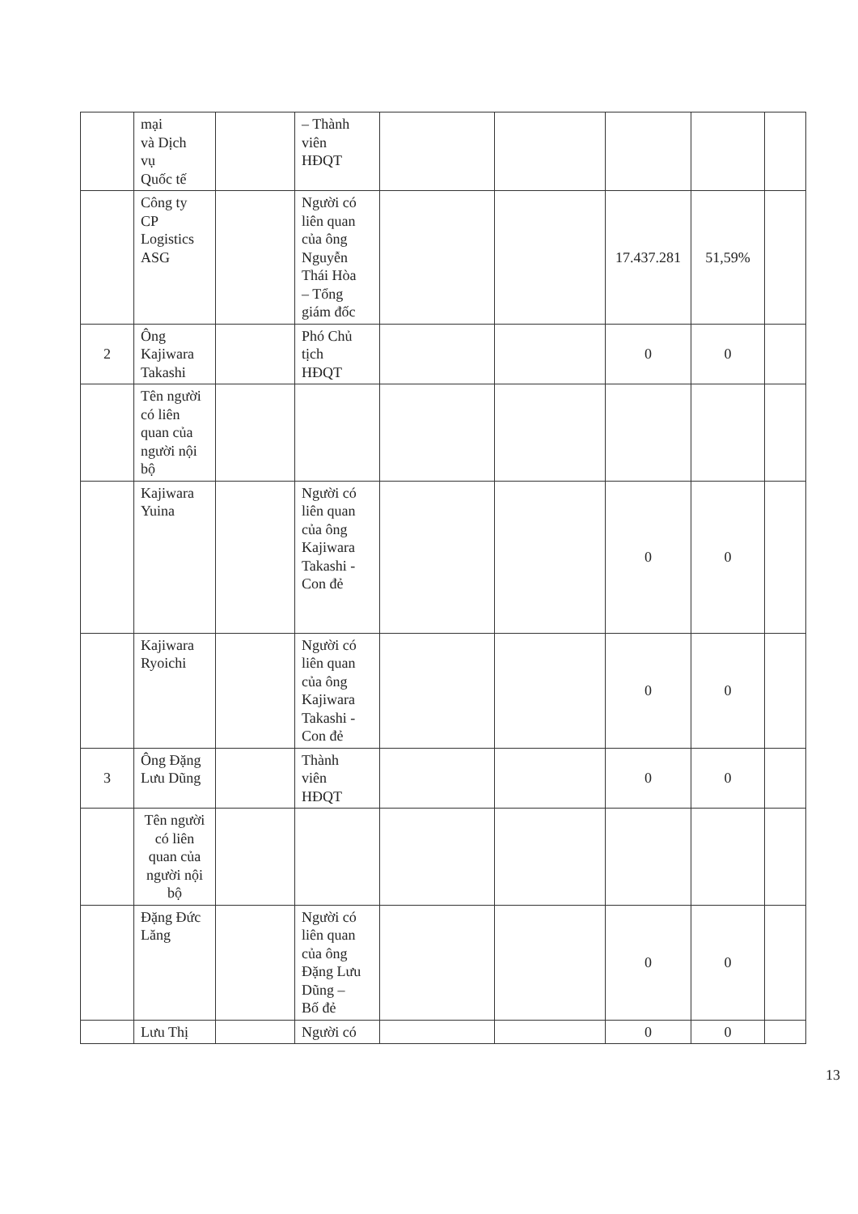| | mại và Dịch vụ Quốc tế | | – Thành viên HĐQT | | | | | |
| | Công ty CP Logistics ASG | | Người có liên quan của ông Nguyễn Thái Hòa – Tổng giám đốc | | | 17.437.281 | 51,59% | |
| 2 | Ông Kajiwara Takashi | | Phó Chủ tịch HĐQT | | | 0 | 0 | |
| | Tên người có liên quan của người nội bộ | | | | | | | |
| | Kajiwara Yuina | | Người có liên quan của ông Kajiwara Takashi - Con đẻ | | | 0 | 0 | |
| | Kajiwara Ryoichi | | Người có liên quan của ông Kajiwara Takashi - Con đẻ | | | 0 | 0 | |
| 3 | Ông Đặng Lưu Dũng | | Thành viên HĐQT | | | 0 | 0 | |
| | Tên người có liên quan của người nội bộ | | | | | | | |
| | Đặng Đức Lăng | | Người có liên quan của ông Đặng Lưu Dũng – Bố đẻ | | | 0 | 0 | |
| | Lưu Thị | | Người có | | | 0 | 0 | |
13